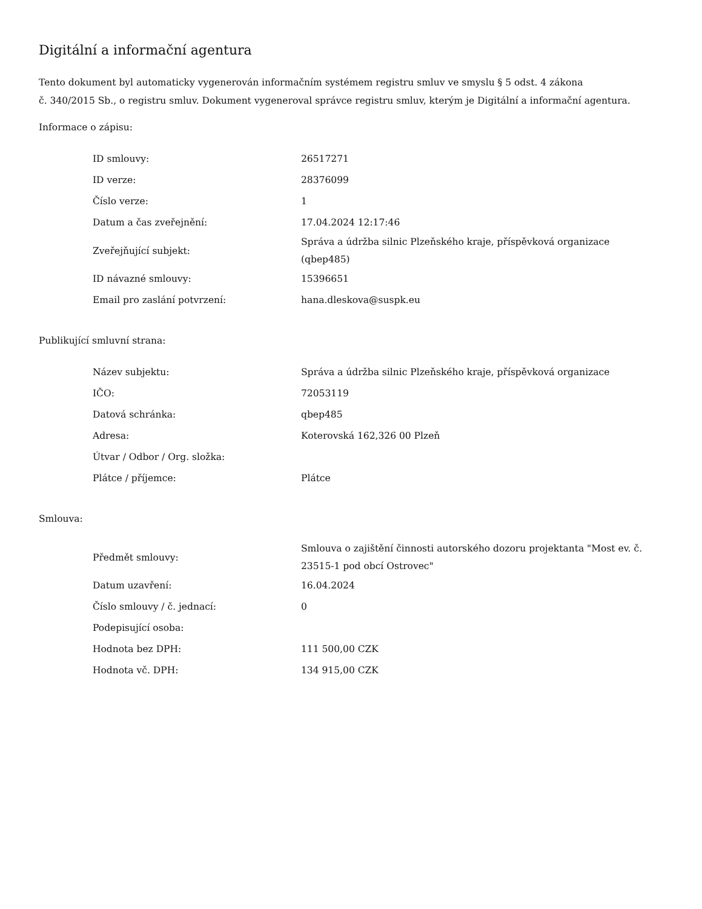Digitální a informační agentura
Tento dokument byl automaticky vygenerován informačním systémem registru smluv ve smyslu § 5 odst. 4 zákona
č. 340/2015 Sb., o registru smluv. Dokument vygeneroval správce registru smluv, kterým je Digitální a informační agentura.
Informace o zápisu:
| ID smlouvy: | 26517271 |
| ID verze: | 28376099 |
| Číslo verze: | 1 |
| Datum a čas zveřejnění: | 17.04.2024 12:17:46 |
| Zveřejňující subjekt: | Správa a údržba silnic Plzeňského kraje, příspěvková organizace (qbep485) |
| ID návazné smlouvy: | 15396651 |
| Email pro zaslání potvrzení: | hana.dleskova@suspk.eu |
Publikující smluvní strana:
| Název subjektu: | Správa a údržba silnic Plzeňského kraje, příspěvková organizace |
| IČO: | 72053119 |
| Datová schránka: | qbep485 |
| Adresa: | Koterovská 162,326 00 Plzeň |
| Útvar / Odbor / Org. složka: | |
| Plátce / příjemce: | Plátce |
Smlouva:
| Předmět smlouvy: | Smlouva o zajištění činnosti autorského dozoru projektanta "Most ev. č. 23515-1 pod obcí Ostrovec" |
| Datum uzavření: | 16.04.2024 |
| Číslo smlouvy / č. jednací: | 0 |
| Podepisující osoba: | |
| Hodnota bez DPH: | 111 500,00 CZK |
| Hodnota vč. DPH: | 134 915,00 CZK |